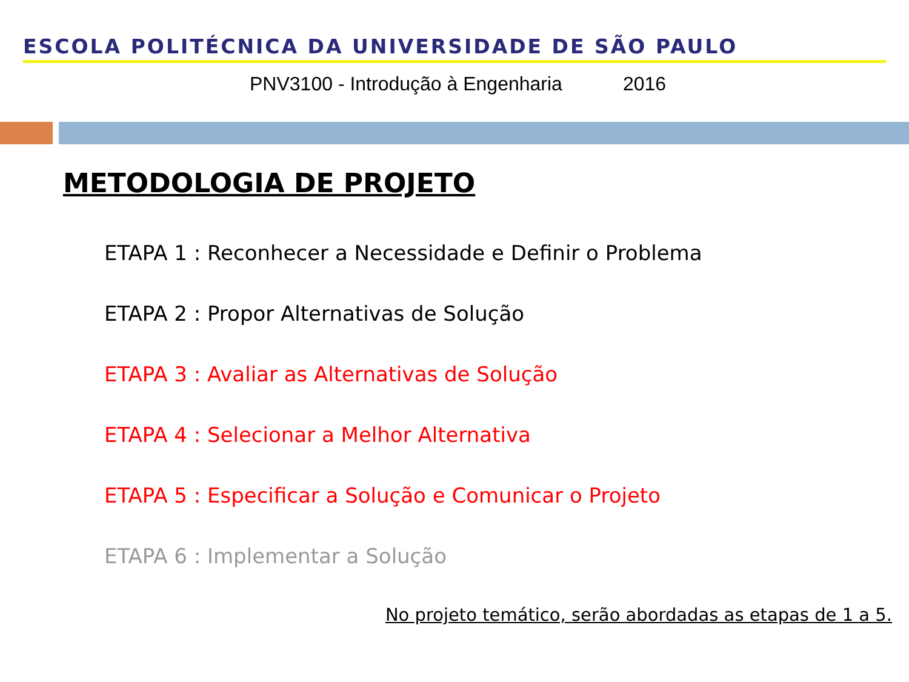ESCOLA POLITÉCNICA DA UNIVERSIDADE DE SÃO PAULO
PNV3100 - Introdução à Engenharia 2016
METODOLOGIA DE PROJETO
ETAPA 1 : Reconhecer a Necessidade e Definir o Problema
ETAPA 2 : Propor Alternativas de Solução
ETAPA 3 : Avaliar as Alternativas de Solução
ETAPA 4 : Selecionar a Melhor Alternativa
ETAPA 5 : Especificar a Solução e Comunicar o Projeto
ETAPA 6 : Implementar a Solução
No projeto temático, serão abordadas as etapas de 1 a 5.